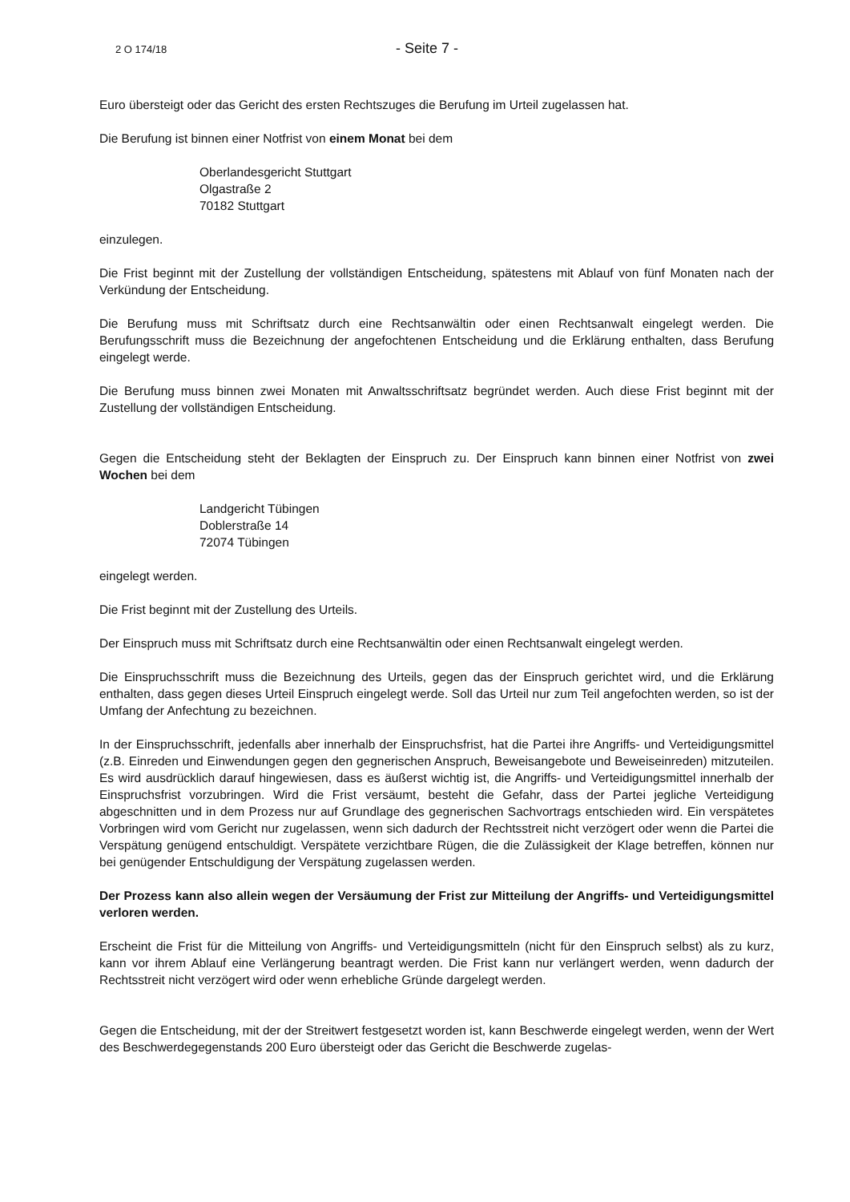2 O 174/18 - Seite 7 -
Euro übersteigt oder das Gericht des ersten Rechtszuges die Berufung im Urteil zugelassen hat.
Die Berufung ist binnen einer Notfrist von einem Monat bei dem
Oberlandesgericht Stuttgart
Olgastraße 2
70182 Stuttgart
einzulegen.
Die Frist beginnt mit der Zustellung der vollständigen Entscheidung, spätestens mit Ablauf von fünf Monaten nach der Verkündung der Entscheidung.
Die Berufung muss mit Schriftsatz durch eine Rechtsanwältin oder einen Rechtsanwalt eingelegt werden. Die Berufungsschrift muss die Bezeichnung der angefochtenen Entscheidung und die Erklärung enthalten, dass Berufung eingelegt werde.
Die Berufung muss binnen zwei Monaten mit Anwaltsschriftsatz begründet werden. Auch diese Frist beginnt mit der Zustellung der vollständigen Entscheidung.
Gegen die Entscheidung steht der Beklagten der Einspruch zu. Der Einspruch kann binnen einer Notfrist von zwei Wochen bei dem
Landgericht Tübingen
Doblerstraße 14
72074 Tübingen
eingelegt werden.
Die Frist beginnt mit der Zustellung des Urteils.
Der Einspruch muss mit Schriftsatz durch eine Rechtsanwältin oder einen Rechtsanwalt eingelegt werden.
Die Einspruchsschrift muss die Bezeichnung des Urteils, gegen das der Einspruch gerichtet wird, und die Erklärung enthalten, dass gegen dieses Urteil Einspruch eingelegt werde. Soll das Urteil nur zum Teil angefochten werden, so ist der Umfang der Anfechtung zu bezeichnen.
In der Einspruchsschrift, jedenfalls aber innerhalb der Einspruchsfrist, hat die Partei ihre Angriffs- und Verteidigungsmittel (z.B. Einreden und Einwendungen gegen den gegnerischen Anspruch, Beweisangebote und Beweiseinreden) mitzuteilen. Es wird ausdrücklich darauf hingewiesen, dass es äußerst wichtig ist, die Angriffs- und Verteidigungsmittel innerhalb der Einspruchsfrist vorzubringen. Wird die Frist versäumt, besteht die Gefahr, dass der Partei jegliche Verteidigung abgeschnitten und in dem Prozess nur auf Grundlage des gegnerischen Sachvortrags entschieden wird. Ein verspätetes Vorbringen wird vom Gericht nur zugelassen, wenn sich dadurch der Rechtsstreit nicht verzögert oder wenn die Partei die Verspätung genügend entschuldigt. Verspätete verzichtbare Rügen, die die Zulässigkeit der Klage betreffen, können nur bei genügender Entschuldigung der Verspätung zugelassen werden.
Der Prozess kann also allein wegen der Versäumung der Frist zur Mitteilung der Angriffs- und Verteidigungsmittel verloren werden.
Erscheint die Frist für die Mitteilung von Angriffs- und Verteidigungsmitteln (nicht für den Einspruch selbst) als zu kurz, kann vor ihrem Ablauf eine Verlängerung beantragt werden. Die Frist kann nur verlängert werden, wenn dadurch der Rechtsstreit nicht verzögert wird oder wenn erhebliche Gründe dargelegt werden.
Gegen die Entscheidung, mit der der Streitwert festgesetzt worden ist, kann Beschwerde eingelegt werden, wenn der Wert des Beschwerdegegenstands 200 Euro übersteigt oder das Gericht die Beschwerde zugelas-